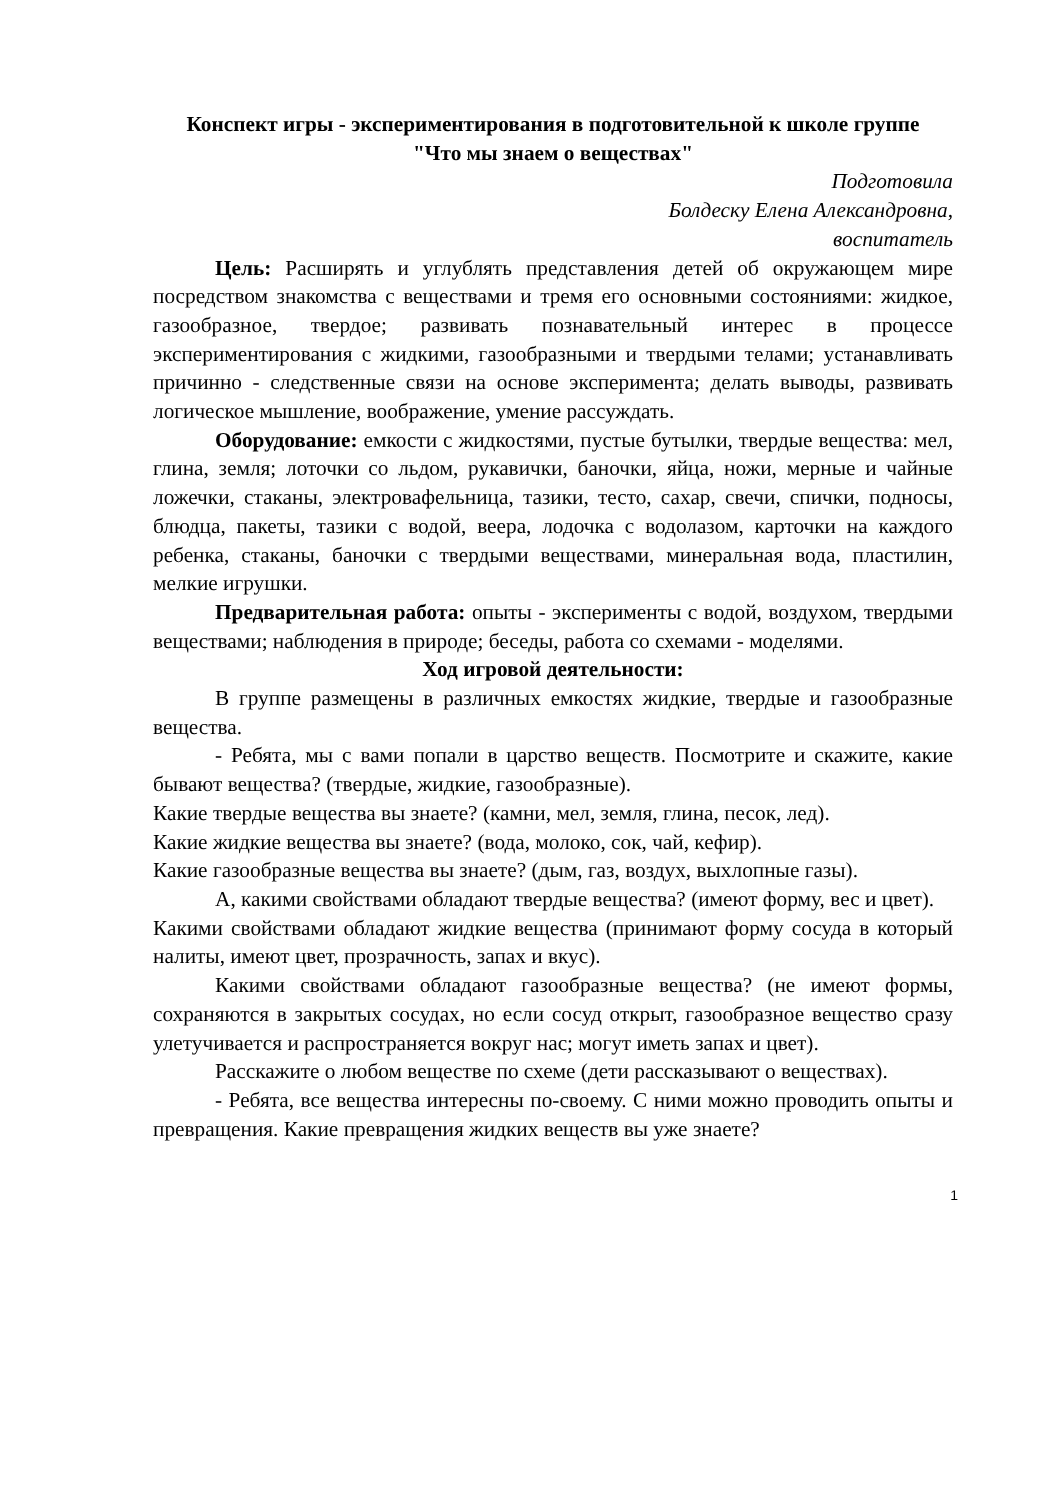Конспект игры - экспериментирования в подготовительной к школе группе
"Что мы знаем о веществах"
Подготовила
Болдеску Елена Александровна,
воспитатель
Цель: Расширять и углублять представления детей об окружающем мире посредством знакомства с веществами и тремя его основными состояниями: жидкое, газообразное, твердое; развивать познавательный интерес в процессе экспериментирования с жидкими, газообразными и твердыми телами; устанавливать причинно - следственные связи на основе эксперимента; делать выводы, развивать логическое мышление, воображение, умение рассуждать.
Оборудование: емкости с жидкостями, пустые бутылки, твердые вещества: мел, глина, земля; лоточки со льдом, рукавички, баночки, яйца, ножи, мерные и чайные ложечки, стаканы, электровафельница, тазики, тесто, сахар, свечи, спички, подносы, блюдца, пакеты, тазики с водой, веера, лодочка с водолазом, карточки на каждого ребенка, стаканы, баночки с твердыми веществами, минеральная вода, пластилин, мелкие игрушки.
Предварительная работа: опыты - эксперименты с водой, воздухом, твердыми веществами; наблюдения в природе; беседы, работа со схемами - моделями.
Ход игровой деятельности:
В группе размещены в различных емкостях жидкие, твердые и газообразные вещества.
- Ребята, мы с вами попали в царство веществ. Посмотрите и скажите, какие бывают вещества? (твердые, жидкие, газообразные).
Какие твердые вещества вы знаете? (камни, мел, земля, глина, песок, лед).
Какие жидкие вещества вы знаете? (вода, молоко, сок, чай, кефир).
Какие газообразные вещества вы знаете? (дым, газ, воздух, выхлопные газы).
А, какими свойствами обладают твердые вещества? (имеют форму, вес и цвет).
Какими свойствами обладают жидкие вещества (принимают форму сосуда в который налиты, имеют цвет, прозрачность, запах и вкус).
Какими свойствами обладают газообразные вещества? (не имеют формы, сохраняются в закрытых сосудах, но если сосуд открыт, газообразное вещество сразу улетучивается и распространяется вокруг нас; могут иметь запах и цвет).
Расскажите о любом веществе по схеме (дети рассказывают о веществах).
- Ребята, все вещества интересны по-своему. С ними можно проводить опыты и превращения. Какие превращения жидких веществ вы уже знаете?
1